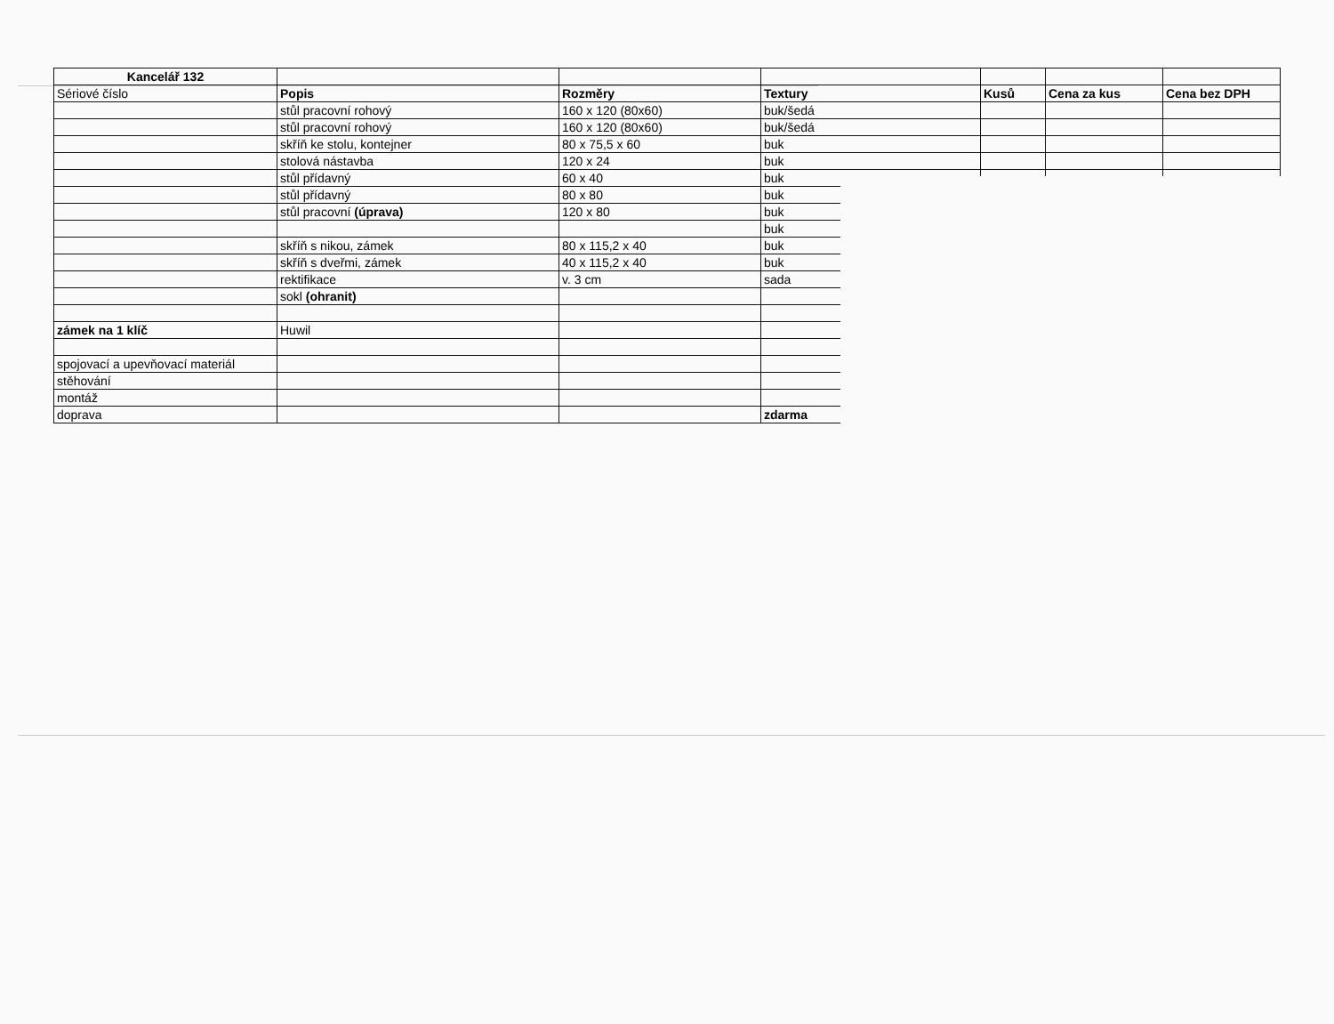| Kancelář 132 | | | | | | |
| Sériové číslo | Popis | Rozměry | Textury | Kusů | Cena za kus | Cena bez DPH |
| | stůl pracovní rohový | 160 x 120 (80x60) | buk/šedá | | | |
| | stůl pracovní rohový | 160 x 120 (80x60) | buk/šedá | | | |
| | skříň ke stolu, kontejner | 80 x 75,5 x 60 | buk | | | |
| | stolová nástavba | 120 x 24 | buk | | | |
| | stůl přídavný | 60 x 40 | buk | | | |
| | stůl přídavný | 80 x 80 | buk | | | |
| | stůl pracovní (úprava) | 120 x 80 | buk | | | |
| | | | buk | | | |
| | skříň s nikou, zámek | 80 x 115,2 x 40 | buk | | | |
| | skříň s dveřmi, zámek | 40 x 115,2 x 40 | buk | | | |
| | rektifikace | v. 3 cm | sada | | | |
| | sokl (ohranit) | | | | | |
| zámek na 1 klíč | Huwil | | | | | |
| spojovací a upevňovací materiál | | | | | | |
| stěhování | | | | | | |
| montáž | | | | | | |
| doprava | | | zdarma | | | |